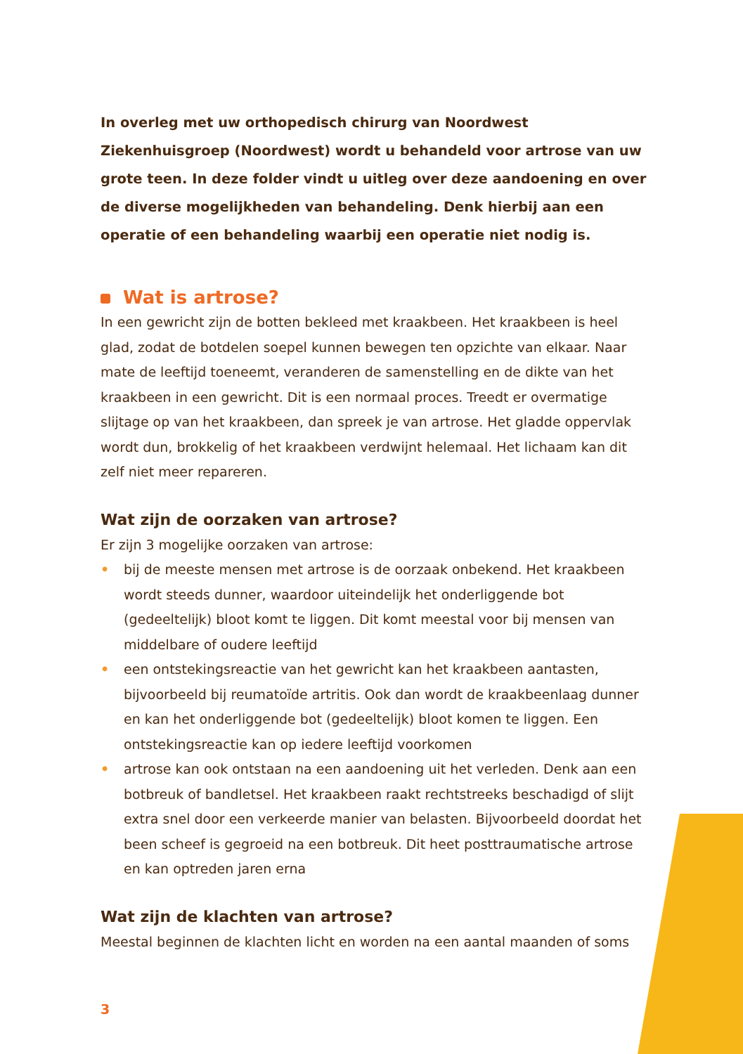In overleg met uw orthopedisch chirurg van Noordwest Ziekenhuisgroep (Noordwest) wordt u behandeld voor artrose van uw grote teen. In deze folder vindt u uitleg over deze aandoening en over de diverse mogelijkheden van behandeling. Denk hierbij aan een operatie of een behandeling waarbij een operatie niet nodig is.
Wat is artrose?
In een gewricht zijn de botten bekleed met kraakbeen. Het kraakbeen is heel glad, zodat de botdelen soepel kunnen bewegen ten opzichte van elkaar. Naar mate de leeftijd toeneemt, veranderen de samenstelling en de dikte van het kraakbeen in een gewricht. Dit is een normaal proces. Treedt er overmatige slijtage op van het kraakbeen, dan spreek je van artrose. Het gladde oppervlak wordt dun, brokkelig of het kraakbeen verdwijnt helemaal. Het lichaam kan dit zelf niet meer repareren.
Wat zijn de oorzaken van artrose?
Er zijn 3 mogelijke oorzaken van artrose:
• bij de meeste mensen met artrose is de oorzaak onbekend. Het kraakbeen wordt steeds dunner, waardoor uiteindelijk het onderliggende bot (gedeeltelijk) bloot komt te liggen. Dit komt meestal voor bij mensen van middelbare of oudere leeftijd
• een ontstekingsreactie van het gewricht kan het kraakbeen aantasten, bijvoorbeeld bij reumatoïde artritis. Ook dan wordt de kraakbeenlaag dunner en kan het onderliggende bot (gedeeltelijk) bloot komen te liggen. Een ontstekingsreactie kan op iedere leeftijd voorkomen
• artrose kan ook ontstaan na een aandoening uit het verleden. Denk aan een botbreuk of bandletsel. Het kraakbeen raakt rechtstreeks beschadigd of slijt extra snel door een verkeerde manier van belasten. Bijvoorbeeld doordat het been scheef is gegroeid na een botbreuk. Dit heet posttraumatische artrose en kan optreden jaren erna
Wat zijn de klachten van artrose?
Meestal beginnen de klachten licht en worden na een aantal maanden of soms
3